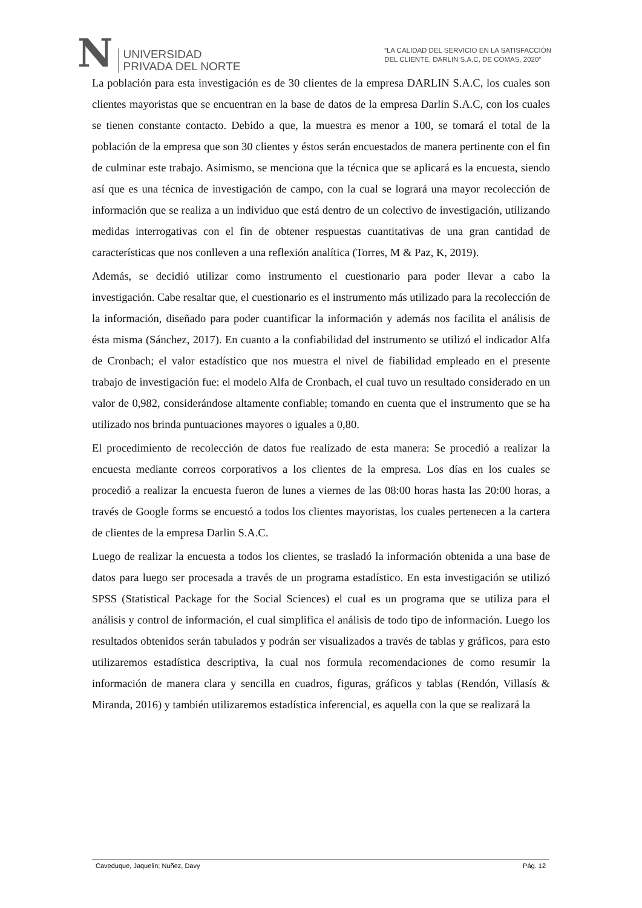N
UNIVERSIDAD
PRIVADA DEL NORTE
“LA CALIDAD DEL SERVICIO EN LA SATISFACCIÓN
DEL CLIENTE, DARLIN S.A.C, DE COMAS, 2020”
La población para esta investigación es de 30 clientes de la empresa DARLIN S.A.C, los cuales son clientes mayoristas que se encuentran en la base de datos de la empresa Darlin S.A.C, con los cuales se tienen constante contacto. Debido a que, la muestra es menor a 100, se tomará el total de la población de la empresa que son 30 clientes y éstos serán encuestados de manera pertinente con el fin de culminar este trabajo. Asimismo, se menciona que la técnica que se aplicará es la encuesta, siendo así que es una técnica de investigación de campo, con la cual se logrará una mayor recolección de información que se realiza a un individuo que está dentro de un colectivo de investigación, utilizando medidas interrogativas con el fin de obtener respuestas cuantitativas de una gran cantidad de características que nos conlleven a una reflexión analítica (Torres, M & Paz, K, 2019).
Además, se decidió utilizar como instrumento el cuestionario para poder llevar a cabo la investigación. Cabe resaltar que, el cuestionario es el instrumento más utilizado para la recolección de la información, diseñado para poder cuantificar la información y además nos facilita el análisis de ésta misma (Sánchez, 2017). En cuanto a la confiabilidad del instrumento se utilizó el indicador Alfa de Cronbach; el valor estadístico que nos muestra el nivel de fiabilidad empleado en el presente trabajo de investigación fue: el modelo Alfa de Cronbach, el cual tuvo un resultado considerado en un valor de 0,982, considerándose altamente confiable; tomando en cuenta que el instrumento que se ha utilizado nos brinda puntuaciones mayores o iguales a 0,80.
El procedimiento de recolección de datos fue realizado de esta manera: Se procedió a realizar la encuesta mediante correos corporativos a los clientes de la empresa. Los días en los cuales se procedió a realizar la encuesta fueron de lunes a viernes de las 08:00 horas hasta las 20:00 horas, a través de Google forms se encuestó a todos los clientes mayoristas, los cuales pertenecen a la cartera de clientes de la empresa Darlin S.A.C.
Luego de realizar la encuesta a todos los clientes, se trasladó la información obtenida a una base de datos para luego ser procesada a través de un programa estadístico. En esta investigación se utilizó SPSS (Statistical Package for the Social Sciences) el cual es un programa que se utiliza para el análisis y control de información, el cual simplifica el análisis de todo tipo de información. Luego los resultados obtenidos serán tabulados y podrán ser visualizados a través de tablas y gráficos, para esto utilizaremos estadística descriptiva, la cual nos formula recomendaciones de como resumir la información de manera clara y sencilla en cuadros, figuras, gráficos y tablas (Rendón, Villasís & Miranda, 2016) y también utilizaremos estadística inferencial, es aquella con la que se realizará la
Caveduque, Jaquelin; Nuñez, Davy Pág. 12